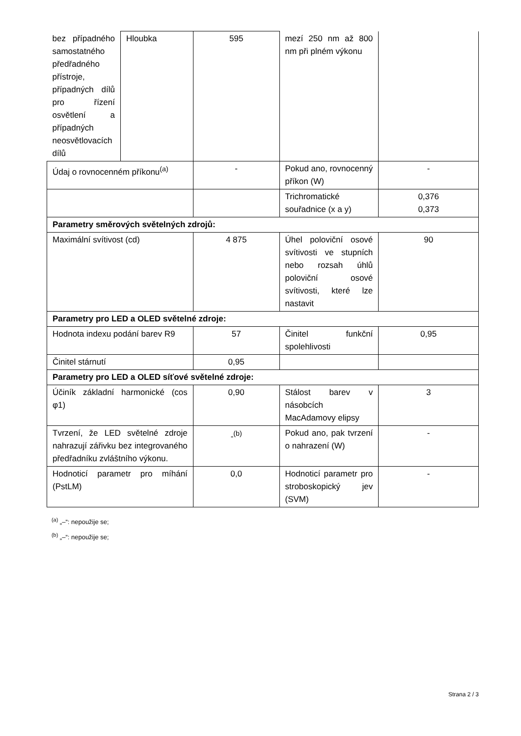| bez případného samostatného předřadného přístroje, případných dílů pro řízení osvětlení a případných neosvětlovacích dílů | Hloubka | 595 | mezí 250 nm až 800 nm při plném výkonu | |
| Údaj o rovnocenném příkonu<sup>(a)</sup> | | - | Pokud ano, rovnocenný příkon (W) | - |
| | | | Trichromatické souřadnice (x a y) | 0,376 0,373 |
| Parametry směrových světelných zdrojů: | | | | |
| Maximální svítivost (cd) | | 4 875 | Úhel poloviční osové svítivosti ve stupních nebo rozsah úhlů poloviční osové svítivosti, které lze nastavit | 90 |
| Parametry pro LED a OLED světelné zdroje: | | | | |
| Hodnota indexu podání barev R9 | | 57 | Činitel funkční spolehlivosti | 0,95 |
| Činitel stárnutí | | 0,95 | | |
| Parametry pro LED a OLED síťové světelné zdroje: | | | | |
| Účiník základní harmonické (cos φ1) | | 0,90 | Stálost barev v násobcích MacAdamovy elipsy | 3 |
| Tvrzení, že LED světelné zdroje nahrazují zářivku bez integrovaného předřadníku zvláštního výkonu. | | -<sup>(b)</sup> | Pokud ano, pak tvrzení o nahrazení (W) | - |
| Hodnoticí parametr pro míhání (PstLM) | | 0,0 | Hodnoticí parametr pro stroboskopický jev (SVM) | - |
<sup>(a)</sup> „–“: nepoužije se;
<sup>(b)</sup> „–“: nepoužije se;
Strana 2 / 3